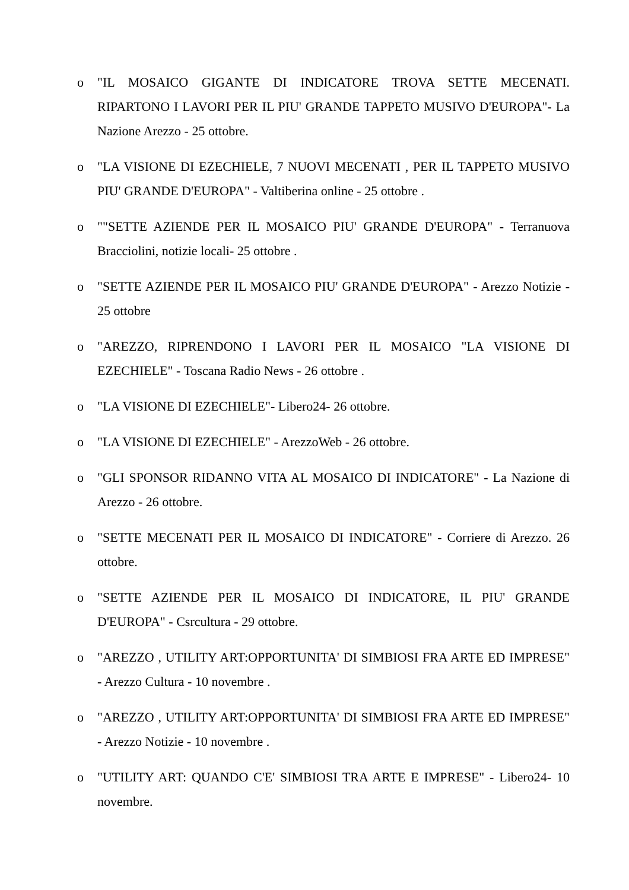o "IL MOSAICO GIGANTE DI INDICATORE TROVA SETTE MECENATI. RIPARTONO I LAVORI PER IL PIU' GRANDE TAPPETO MUSIVO D'EUROPA"- La Nazione Arezzo - 25 ottobre.
o "LA VISIONE DI EZECHIELE, 7 NUOVI MECENATI , PER IL TAPPETO MUSIVO PIU' GRANDE D'EUROPA" - Valtiberina online - 25 ottobre .
o ""SETTE AZIENDE PER IL MOSAICO PIU' GRANDE D'EUROPA" - Terranuova Bracciolini, notizie locali- 25 ottobre .
o "SETTE AZIENDE PER IL MOSAICO PIU' GRANDE D'EUROPA" - Arezzo Notizie - 25 ottobre
o "AREZZO, RIPRENDONO I LAVORI PER IL MOSAICO "LA VISIONE DI EZECHIELE" - Toscana Radio News - 26 ottobre .
o "LA VISIONE DI EZECHIELE"- Libero24- 26 ottobre.
o "LA VISIONE DI EZECHIELE" - ArezzoWeb - 26 ottobre.
o "GLI SPONSOR RIDANNO VITA AL MOSAICO DI INDICATORE" - La Nazione di Arezzo - 26 ottobre.
o "SETTE MECENATI PER IL MOSAICO DI INDICATORE" - Corriere di Arezzo. 26 ottobre.
o "SETTE AZIENDE PER IL MOSAICO DI INDICATORE, IL PIU' GRANDE D'EUROPA" - Csrcultura - 29 ottobre.
o "AREZZO , UTILITY ART:OPPORTUNITA' DI SIMBIOSI FRA ARTE ED IMPRESE" - Arezzo Cultura - 10 novembre .
o "AREZZO , UTILITY ART:OPPORTUNITA' DI SIMBIOSI FRA ARTE ED IMPRESE" - Arezzo Notizie - 10 novembre .
o "UTILITY ART: QUANDO C'E' SIMBIOSI TRA ARTE E IMPRESE" - Libero24- 10 novembre.